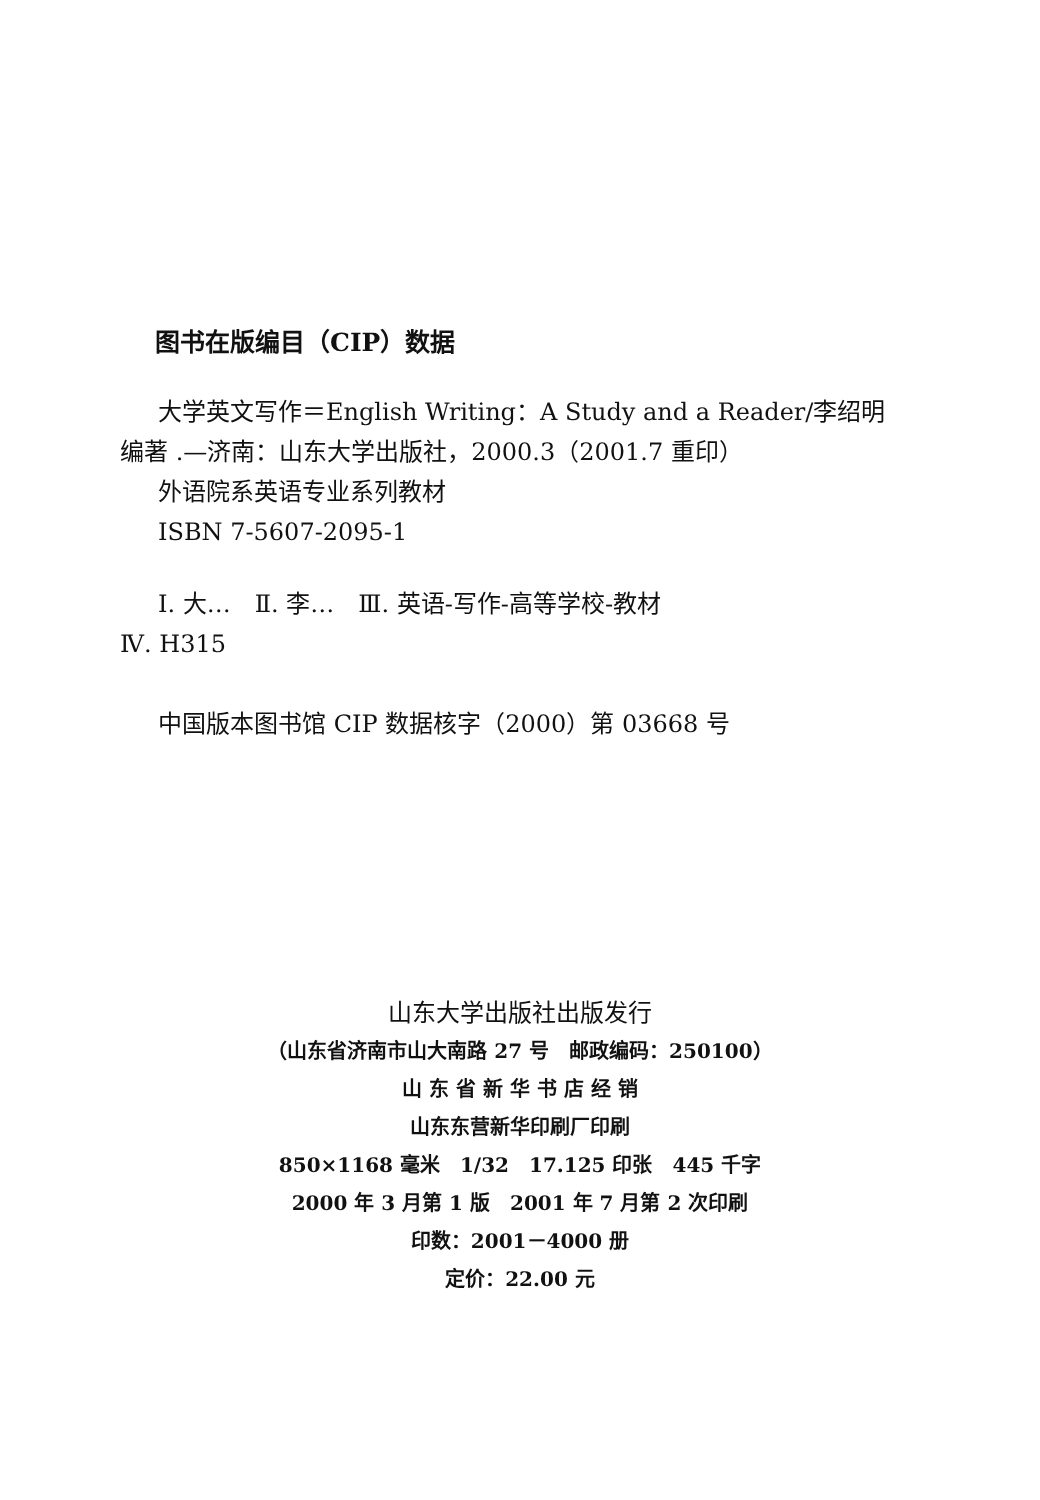图书在版编目（CIP）数据
大学英文写作＝English Writing：A Study and a Reader/李绍明
编著 .—济南：山东大学出版社，2000.3（2001.7 重印）
外语院系英语专业系列教材
ISBN 7-5607-2095-1
Ⅰ. 大…　Ⅱ. 李…　Ⅲ. 英语-写作-高等学校-教材
Ⅳ. H315
中国版本图书馆 CIP 数据核字（2000）第 03668 号
山东大学出版社出版发行
（山东省济南市山大南路 27 号　邮政编码：250100）
山 东 省 新 华 书 店 经 销
山东东营新华印刷厂印刷
850×1168 毫米　1/32　17.125 印张　445 千字
2000 年 3 月第 1 版　2001 年 7 月第 2 次印刷
印数：2001－4000 册
定价：22.00 元